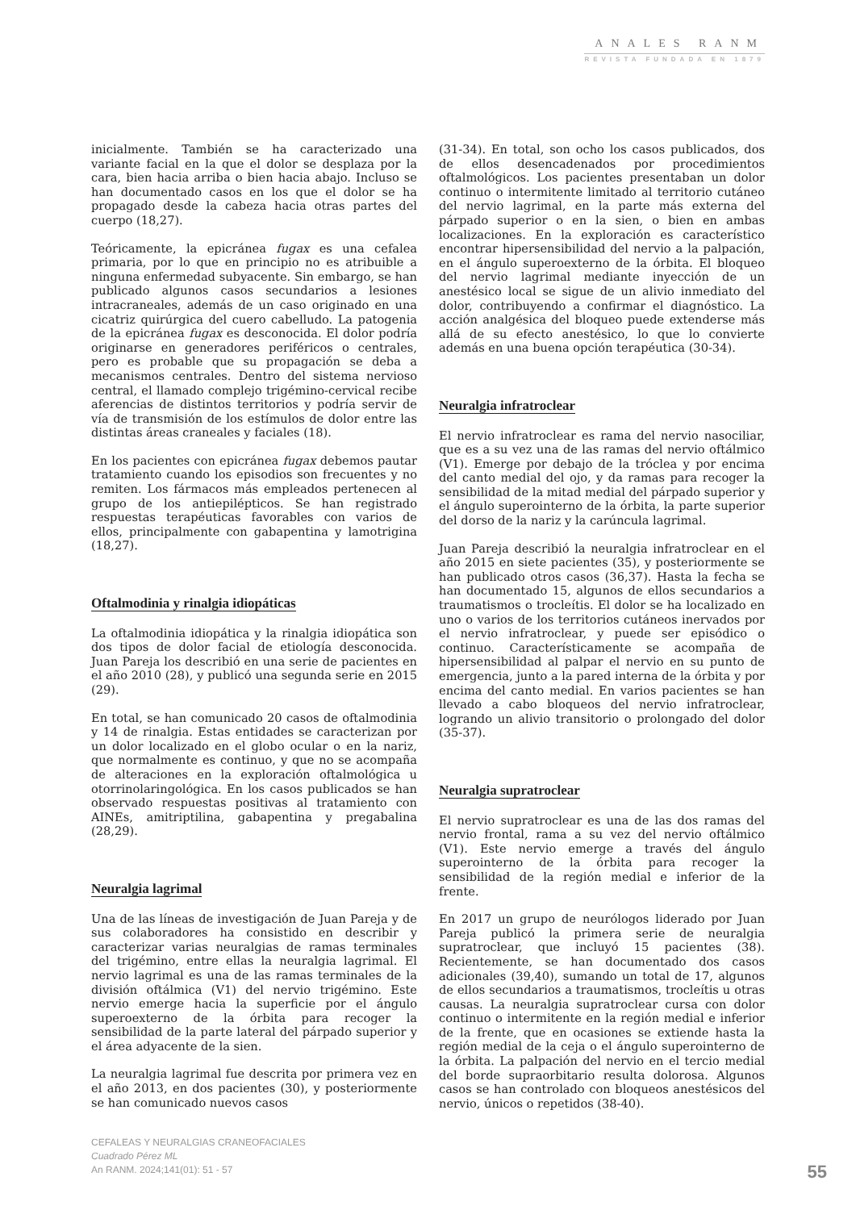ANALES RANM
REVISTA FUNDADA EN 1879
inicialmente. También se ha caracterizado una variante facial en la que el dolor se desplaza por la cara, bien hacia arriba o bien hacia abajo. Incluso se han documentado casos en los que el dolor se ha propagado desde la cabeza hacia otras partes del cuerpo (18,27).
Teóricamente, la epicránea fugax es una cefalea primaria, por lo que en principio no es atribuible a ninguna enfermedad subyacente. Sin embargo, se han publicado algunos casos secundarios a lesiones intracraneales, además de un caso originado en una cicatriz quirúrgica del cuero cabelludo. La patogenia de la epicránea fugax es desconocida. El dolor podría originarse en generadores periféricos o centrales, pero es probable que su propagación se deba a mecanismos centrales. Dentro del sistema nervioso central, el llamado complejo trigémino-cervical recibe aferencias de distintos territorios y podría servir de vía de transmisión de los estímulos de dolor entre las distintas áreas craneales y faciales (18).
En los pacientes con epicránea fugax debemos pautar tratamiento cuando los episodios son frecuentes y no remiten. Los fármacos más empleados pertenecen al grupo de los antiepilépticos. Se han registrado respuestas terapéuticas favorables con varios de ellos, principalmente con gabapentina y lamotrigina (18,27).
Oftalmodinia y rinalgia idiopáticas
La oftalmodinia idiopática y la rinalgia idiopática son dos tipos de dolor facial de etiología desconocida. Juan Pareja los describió en una serie de pacientes en el año 2010 (28), y publicó una segunda serie en 2015 (29).
En total, se han comunicado 20 casos de oftalmodinia y 14 de rinalgia. Estas entidades se caracterizan por un dolor localizado en el globo ocular o en la nariz, que normalmente es continuo, y que no se acompaña de alteraciones en la exploración oftalmológica u otorrinolaringológica. En los casos publicados se han observado respuestas positivas al tratamiento con AINEs, amitriptilina, gabapentina y pregabalina (28,29).
Neuralgia lagrimal
Una de las líneas de investigación de Juan Pareja y de sus colaboradores ha consistido en describir y caracterizar varias neuralgias de ramas terminales del trigémino, entre ellas la neuralgia lagrimal. El nervio lagrimal es una de las ramas terminales de la división oftálmica (V1) del nervio trigémino. Este nervio emerge hacia la superficie por el ángulo superoexterno de la órbita para recoger la sensibilidad de la parte lateral del párpado superior y el área adyacente de la sien.
La neuralgia lagrimal fue descrita por primera vez en el año 2013, en dos pacientes (30), y posteriormente se han comunicado nuevos casos
(31-34). En total, son ocho los casos publicados, dos de ellos desencadenados por procedimientos oftalmológicos. Los pacientes presentaban un dolor continuo o intermitente limitado al territorio cutáneo del nervio lagrimal, en la parte más externa del párpado superior o en la sien, o bien en ambas localizaciones. En la exploración es característico encontrar hipersensibilidad del nervio a la palpación, en el ángulo superoexterno de la órbita. El bloqueo del nervio lagrimal mediante inyección de un anestésico local se sigue de un alivio inmediato del dolor, contribuyendo a confirmar el diagnóstico. La acción analgésica del bloqueo puede extenderse más allá de su efecto anestésico, lo que lo convierte además en una buena opción terapéutica (30-34).
Neuralgia infratroclear
El nervio infratroclear es rama del nervio nasociliar, que es a su vez una de las ramas del nervio oftálmico (V1). Emerge por debajo de la tróclea y por encima del canto medial del ojo, y da ramas para recoger la sensibilidad de la mitad medial del párpado superior y el ángulo superointerno de la órbita, la parte superior del dorso de la nariz y la carúncula lagrimal.
Juan Pareja describió la neuralgia infratroclear en el año 2015 en siete pacientes (35), y posteriormente se han publicado otros casos (36,37). Hasta la fecha se han documentado 15, algunos de ellos secundarios a traumatismos o trocleítis. El dolor se ha localizado en uno o varios de los territorios cutáneos inervados por el nervio infratroclear, y puede ser episódico o continuo. Característicamente se acompaña de hipersensibilidad al palpar el nervio en su punto de emergencia, junto a la pared interna de la órbita y por encima del canto medial. En varios pacientes se han llevado a cabo bloqueos del nervio infratroclear, logrando un alivio transitorio o prolongado del dolor (35-37).
Neuralgia supratroclear
El nervio supratroclear es una de las dos ramas del nervio frontal, rama a su vez del nervio oftálmico (V1). Este nervio emerge a través del ángulo superointerno de la órbita para recoger la sensibilidad de la región medial e inferior de la frente.
En 2017 un grupo de neurólogos liderado por Juan Pareja publicó la primera serie de neuralgia supratroclear, que incluyó 15 pacientes (38). Recientemente, se han documentado dos casos adicionales (39,40), sumando un total de 17, algunos de ellos secundarios a traumatismos, trocleítis u otras causas. La neuralgia supratroclear cursa con dolor continuo o intermitente en la región medial e inferior de la frente, que en ocasiones se extiende hasta la región medial de la ceja o el ángulo superointerno de la órbita. La palpación del nervio en el tercio medial del borde supraorbitario resulta dolorosa. Algunos casos se han controlado con bloqueos anestésicos del nervio, únicos o repetidos (38-40).
CEFALEAS Y NEURALGIAS CRANEOFACIALES
Cuadrado Pérez ML
An RANM. 2024;141(01): 51 - 57
55